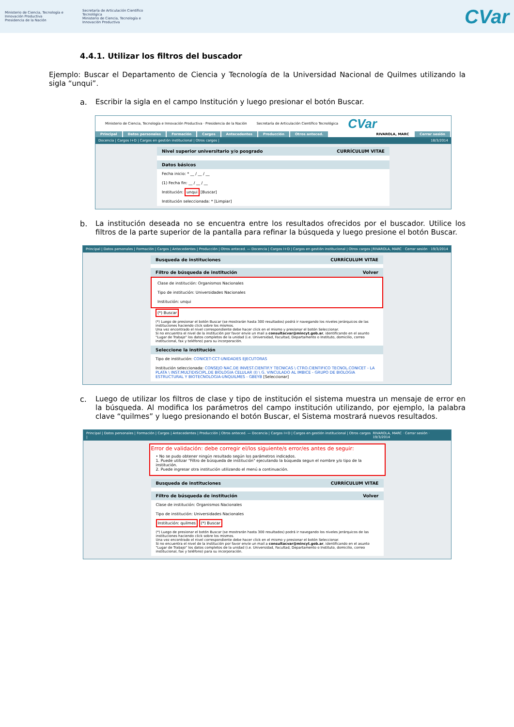Ministerio de Ciencia, Tecnología e Innovación Productiva
Presidencia de la Nación
Secretaría de Articulación Científico Tecnológica
Ministerio de Ciencia, Tecnología e Innovación Productiva
CVar
4.4.1. Utilizar los filtros del buscador
Ejemplo: Buscar el Departamento de Ciencia y Tecnología de la Universidad Nacional de Quilmes utilizando la sigla “unqui”.
a. Escribir la sigla en el campo Institución y luego presionar el botón Buscar.
Ministerio de Ciencia, Tecnología e Innovación Productiva · Presidencia de la Nación Secretaría de Articulación Científico Tecnológica CVar
Principal Datos personales Formación Cargos Antecedentes Producción Otros anteced. RIVAROLA, MARC Cerrar sesión
Docencia | Cargos I+D | Cargos en gestión institucional | Otros cargos | 18/3/2014
Nivel superior universitario y/o posgrado CURRÍCULUM VITAE
Datos básicos
Fecha inicio: * __ / __ / __
(1) Fecha fin: __ / __ / __
Institución: unqui [Buscar]
Institución seleccionada: * [Limpiar]
b. La institución deseada no se encuentra entre los resultados ofrecidos por el buscador. Utilice los filtros de la parte superior de la pantalla para refinar la búsqueda y luego presione el botón Buscar.
Principal | Datos personales | Formación | Cargos | Antecedentes | Producción | Otros anteced. — Docencia | Cargos I+D | Cargos en gestión institucional | Otros cargos | RIVAROLA, MARC · Cerrar sesión · 19/3/2014
Busqueda de instituciones CURRÍCULUM VITAE
Filtro de búsqueda de institución Volver
Clase de institución: Organismos Nacionales
Tipo de institución: Universidades Nacionales
Institución: unqui
(*) Buscar
(*) Luego de presionar el botón Buscar (se mostrarán hasta 300 resultados) podrá ir navegando los niveles jerárquicos de las instituciones haciendo click sobre los mismos.
Una vez encontrado el nivel correspondiente debe hacer click en el mismo y presionar el botón Seleccionar.
Si no encuentra el nivel de la institución por favor envíe un mail a consultacvar@mincyt.gob.ar, identificando en el asunto "Lugar de Trabajo" los datos completos de la unidad (i.e. Universidad, Facultad, Departamento o Instituto, domicilio, correo institucional, fax y teléfono) para su incorporación.
Seleccione la institución
Tipo de institución: CONICET-CCT-UNIDADES EJECUTORAS
Institución seleccionada: CONSEJO NAC.DE INVEST.CIENTIF.Y TECNICAS \ CTRO.CIENTIFICO TECNOL.CONICET - LA PLATA \ INST.MULTIDISCIPL.DE BIOLOGIA CELULAR (I) \ G. VINCULADO AL IMBICE - GRUPO DE BIOLOGIA ESTRUCTURAL Y BIOTECNOLOGIA-UNQUILMES - GBEYB [Seleccionar]
c. Luego de utilizar los filtros de clase y tipo de institución el sistema muestra un mensaje de error en la búsqueda. Al modifica los parámetros del campo institución utilizando, por ejemplo, la palabra clave “quilmes” y luego presionando el botón Buscar, el Sistema mostrará nuevos resultados.
Principal | Datos personales | Formación | Cargos | Antecedentes | Producción | Otros anteced. — Docencia | Cargos I+D | Cargos en gestión institucional | Otros cargos | RIVAROLA, MARC · Cerrar sesión · 19/3/2014
Error de validación: debe corregir el/los siguiente/s error/es antes de seguir:
• No se pudo obtener ningún resultado según los parámetros indicados.
1. Puede utilizar "Filtro de búsqueda de institución" ejecutando la búqueda segun el nombre y/o tipo de la institución.
2. Puede ingresar otra institución utilizando el menú a continuación.
Busqueda de instituciones CURRÍCULUM VITAE
Filtro de búsqueda de institución Volver
Clase de institución: Organismos Nacionales
Tipo de institución: Universidades Nacionales
Institución: quilmes (*) Buscar
(*) Luego de presionar el botón Buscar (se mostrarán hasta 300 resultados) podrá ir navegando los niveles jerárquicos de las instituciones haciendo click sobre los mismos.
Una vez encontrado el nivel correspondiente debe hacer click en el mismo y presionar el botón Seleccionar.
Si no encuentra el nivel de la institución por favor envíe un mail a consultacvar@mincyt.gob.ar, identificando en el asunto "Lugar de Trabajo" los datos completos de la unidad (i.e. Universidad, Facultad, Departamento o Instituto, domicilio, correo institucional, fax y teléfono) para su incorporación.